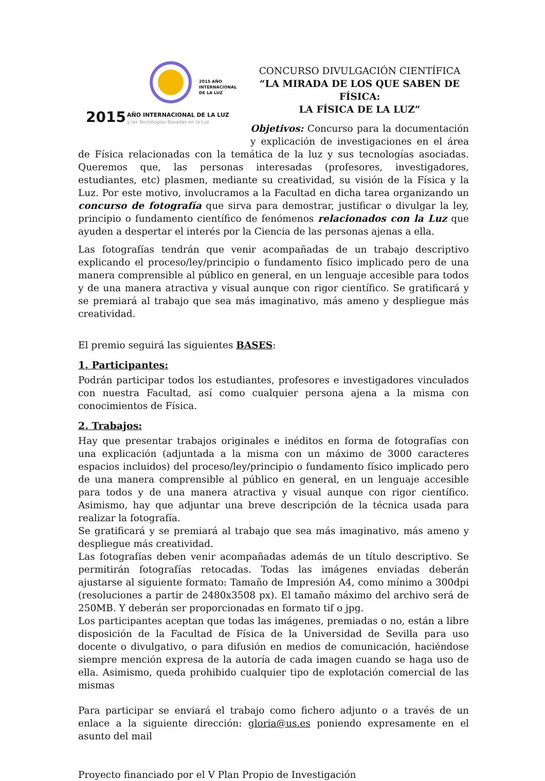2015 AÑO
INTERNACIONAL
DE LA LUZ
2015
AÑO INTERNACIONAL DE LA LUZ
y las Tecnologías Basadas en la Luz
CONCURSO DIVULGACIÓN CIENTÍFICA
“LA MIRADA DE LOS QUE SABEN DE FÍSICA:
LA FÍSICA DE LA LUZ”
Objetivos: Concurso para la documentación y explicación de investigaciones en el área de Física relacionadas con la temática de la luz y sus tecnologías asociadas. Queremos que, las personas interesadas (profesores, investigadores, estudiantes, etc) plasmen, mediante su creatividad, su visión de la Física y la Luz. Por este motivo, involucramos a la Facultad en dicha tarea organizando un concurso de fotografía que sirva para demostrar, justificar o divulgar la ley, principio o fundamento científico de fenómenos relacionados con la Luz que ayuden a despertar el interés por la Ciencia de las personas ajenas a ella.
Las fotografías tendrán que venir acompañadas de un trabajo descriptivo explicando el proceso/ley/principio o fundamento físico implicado pero de una manera comprensible al público en general, en un lenguaje accesible para todos y de una manera atractiva y visual aunque con rigor científico. Se gratificará y se premiará al trabajo que sea más imaginativo, más ameno y despliegue más creatividad.
El premio seguirá las siguientes BASES:
1. Participantes:
Podrán participar todos los estudiantes, profesores e investigadores vinculados con nuestra Facultad, así como cualquier persona ajena a la misma con conocimientos de Física.
2. Trabajos:
Hay que presentar trabajos originales e inéditos en forma de fotografías con una explicación (adjuntada a la misma con un máximo de 3000 caracteres espacios incluidos) del proceso/ley/principio o fundamento físico implicado pero de una manera comprensible al público en general, en un lenguaje accesible para todos y de una manera atractiva y visual aunque con rigor científico. Asimismo, hay que adjuntar una breve descripción de la técnica usada para realizar la fotografía.
Se gratificará y se premiará al trabajo que sea más imaginativo, más ameno y despliegue más creatividad.
Las fotografías deben venir acompañadas además de un título descriptivo. Se permitirán fotografías retocadas. Todas las imágenes enviadas deberán ajustarse al siguiente formato: Tamaño de Impresión A4, como mínimo a 300dpi (resoluciones a partir de 2480x3508 px). El tamaño máximo del archivo será de 250MB. Y deberán ser proporcionadas en formato tif o jpg.
Los participantes aceptan que todas las imágenes, premiadas o no, están a libre disposición de la Facultad de Física de la Universidad de Sevilla para uso docente o divulgativo, o para difusión en medios de comunicación, haciéndose siempre mención expresa de la autoría de cada imagen cuando se haga uso de ella. Asimismo, queda prohibido cualquier tipo de explotación comercial de las mismas
Para participar se enviará el trabajo como fichero adjunto o a través de un enlace a la siguiente dirección: gloria@us.es poniendo expresamente en el asunto del mail
Proyecto financiado por el V Plan Propio de Investigación